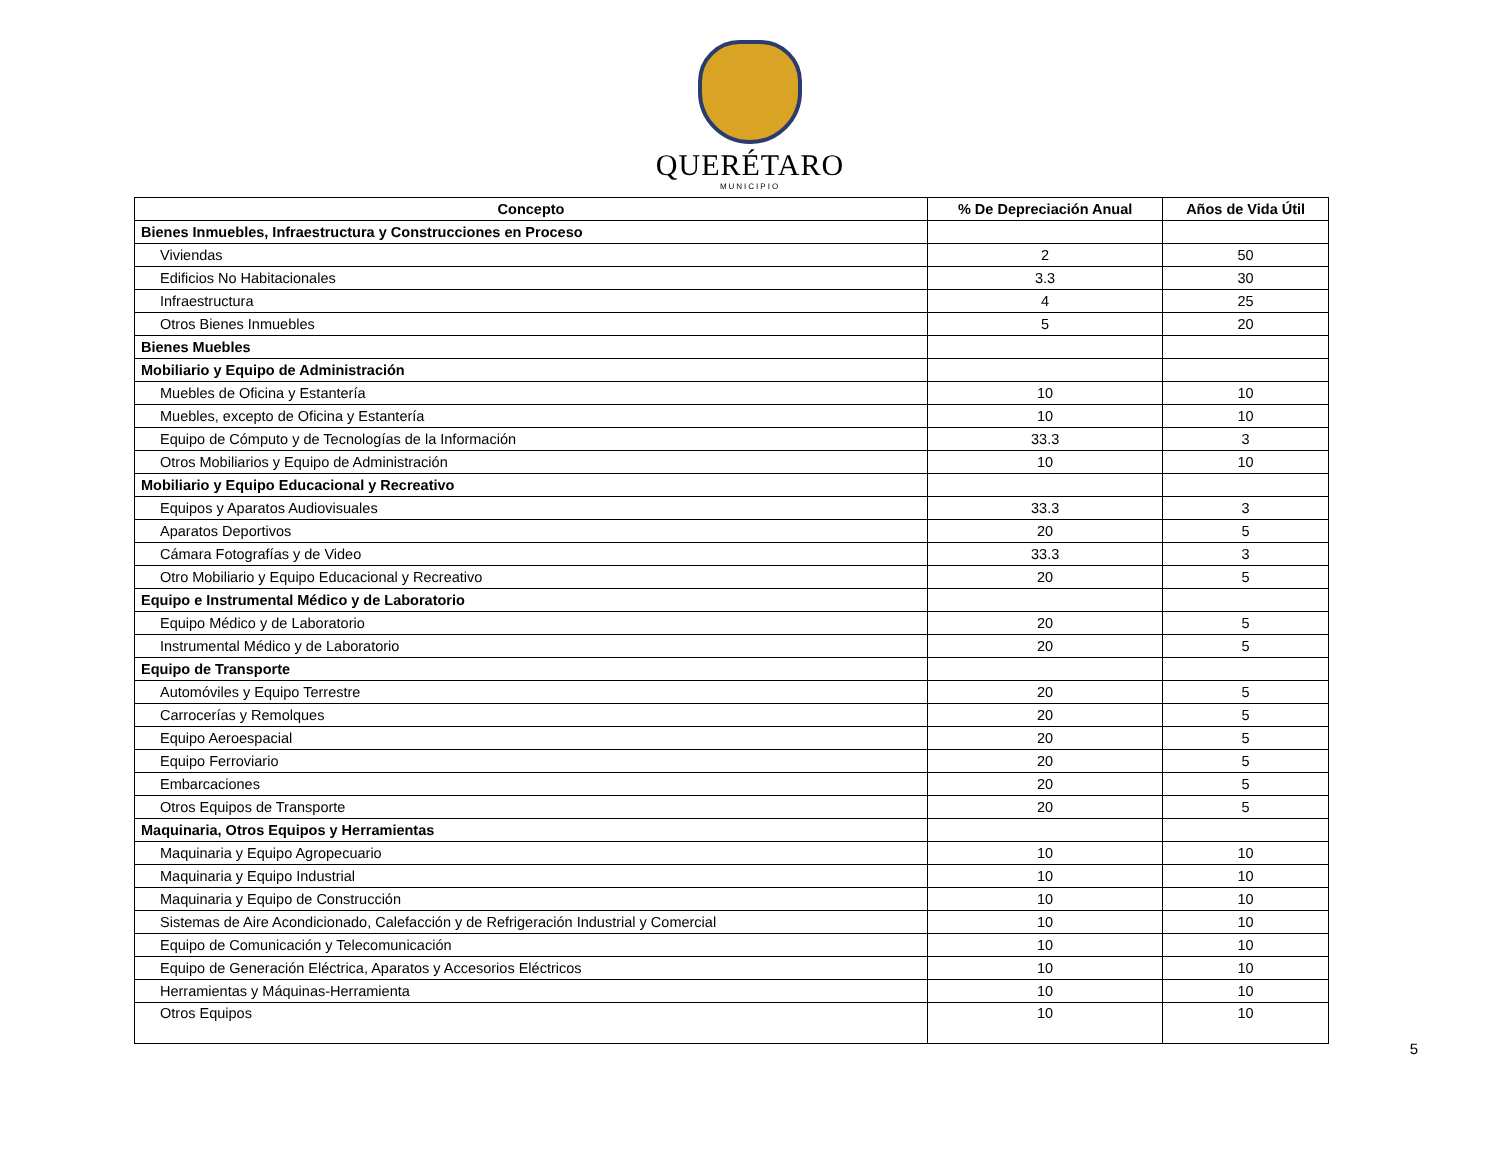QUERÉTARO
MUNICIPIO
| Concepto | % De Depreciación Anual | Años de Vida Útil |
| --- | --- | --- |
| Bienes Inmuebles, Infraestructura y Construcciones en Proceso | | |
| Viviendas | 2 | 50 |
| Edificios No Habitacionales | 3.3 | 30 |
| Infraestructura | 4 | 25 |
| Otros Bienes Inmuebles | 5 | 20 |
| Bienes Muebles | | |
| Mobiliario y Equipo de Administración | | |
| Muebles de Oficina y Estantería | 10 | 10 |
| Muebles, excepto de Oficina y Estantería | 10 | 10 |
| Equipo de Cómputo y de Tecnologías de la Información | 33.3 | 3 |
| Otros Mobiliarios y Equipo de Administración | 10 | 10 |
| Mobiliario y Equipo Educacional y Recreativo | | |
| Equipos y Aparatos Audiovisuales | 33.3 | 3 |
| Aparatos Deportivos | 20 | 5 |
| Cámara Fotografías y de Video | 33.3 | 3 |
| Otro Mobiliario y Equipo Educacional y Recreativo | 20 | 5 |
| Equipo e Instrumental Médico y de Laboratorio | | |
| Equipo Médico y de Laboratorio | 20 | 5 |
| Instrumental Médico y de Laboratorio | 20 | 5 |
| Equipo de Transporte | | |
| Automóviles y Equipo Terrestre | 20 | 5 |
| Carrocerías y Remolques | 20 | 5 |
| Equipo Aeroespacial | 20 | 5 |
| Equipo Ferroviario | 20 | 5 |
| Embarcaciones | 20 | 5 |
| Otros Equipos de Transporte | 20 | 5 |
| Maquinaria, Otros Equipos y Herramientas | | |
| Maquinaria y Equipo Agropecuario | 10 | 10 |
| Maquinaria y Equipo Industrial | 10 | 10 |
| Maquinaria y Equipo de Construcción | 10 | 10 |
| Sistemas de Aire Acondicionado, Calefacción y de Refrigeración Industrial y Comercial | 10 | 10 |
| Equipo de Comunicación y Telecomunicación | 10 | 10 |
| Equipo de Generación Eléctrica, Aparatos y Accesorios Eléctricos | 10 | 10 |
| Herramientas y Máquinas-Herramienta | 10 | 10 |
| Otros Equipos | 10 | 10 |
5